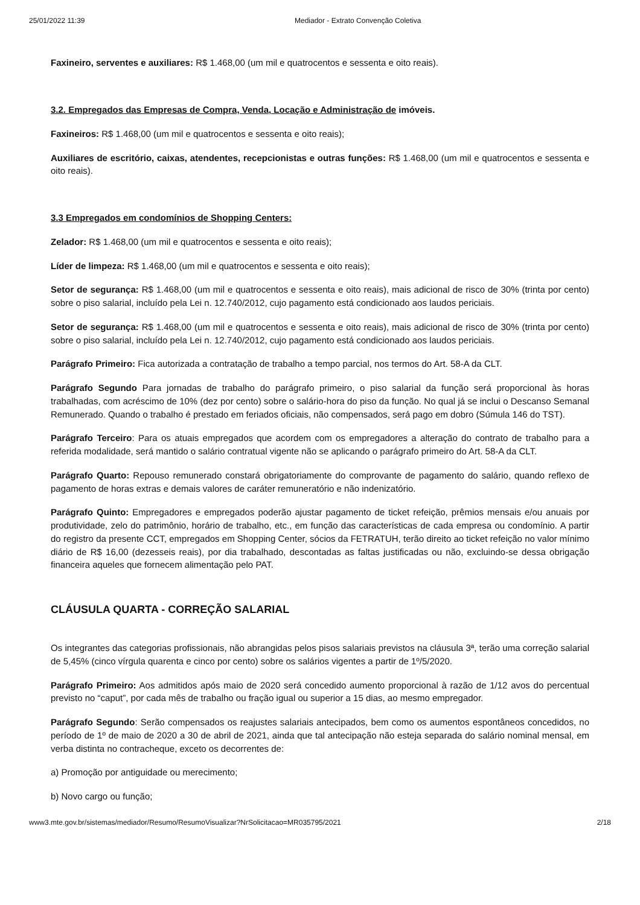25/01/2022 11:39 Mediador - Extrato Convenção Coletiva
Faxineiro, serventes e auxiliares: R$ 1.468,00 (um mil e quatrocentos e sessenta e oito reais).
3.2. Empregados das Empresas de Compra, Venda, Locação e Administração de imóveis.
Faxineiros: R$ 1.468,00 (um mil e quatrocentos e sessenta e oito reais);
Auxiliares de escritório, caixas, atendentes, recepcionistas e outras funções: R$ 1.468,00 (um mil e quatrocentos e sessenta e oito reais).
3.3 Empregados em condomínios de Shopping Centers:
Zelador: R$ 1.468,00 (um mil e quatrocentos e sessenta e oito reais);
Líder de limpeza: R$ 1.468,00 (um mil e quatrocentos e sessenta e oito reais);
Setor de segurança: R$ 1.468,00 (um mil e quatrocentos e sessenta e oito reais), mais adicional de risco de 30% (trinta por cento) sobre o piso salarial, incluído pela Lei n. 12.740/2012, cujo pagamento está condicionado aos laudos periciais.
Setor de segurança: R$ 1.468,00 (um mil e quatrocentos e sessenta e oito reais), mais adicional de risco de 30% (trinta por cento) sobre o piso salarial, incluído pela Lei n. 12.740/2012, cujo pagamento está condicionado aos laudos periciais.
Parágrafo Primeiro: Fica autorizada a contratação de trabalho a tempo parcial, nos termos do Art. 58-A da CLT.
Parágrafo Segundo Para jornadas de trabalho do parágrafo primeiro, o piso salarial da função será proporcional às horas trabalhadas, com acréscimo de 10% (dez por cento) sobre o salário-hora do piso da função. No qual já se inclui o Descanso Semanal Remunerado. Quando o trabalho é prestado em feriados oficiais, não compensados, será pago em dobro (Súmula 146 do TST).
Parágrafo Terceiro: Para os atuais empregados que acordem com os empregadores a alteração do contrato de trabalho para a referida modalidade, será mantido o salário contratual vigente não se aplicando o parágrafo primeiro do Art. 58-A da CLT.
Parágrafo Quarto: Repouso remunerado constará obrigatoriamente do comprovante de pagamento do salário, quando reflexo de pagamento de horas extras e demais valores de caráter remuneratório e não indenizatório.
Parágrafo Quinto: Empregadores e empregados poderão ajustar pagamento de ticket refeição, prêmios mensais e/ou anuais por produtividade, zelo do patrimônio, horário de trabalho, etc., em função das características de cada empresa ou condomínio. A partir do registro da presente CCT, empregados em Shopping Center, sócios da FETRATUH, terão direito ao ticket refeição no valor mínimo diário de R$ 16,00 (dezesseis reais), por dia trabalhado, descontadas as faltas justificadas ou não, excluindo-se dessa obrigação financeira aqueles que fornecem alimentação pelo PAT.
CLÁUSULA QUARTA - CORREÇÃO SALARIAL
Os integrantes das categorias profissionais, não abrangidas pelos pisos salariais previstos na cláusula 3ª, terão uma correção salarial de 5,45% (cinco vírgula quarenta e cinco por cento) sobre os salários vigentes a partir de 1º/5/2020.
Parágrafo Primeiro: Aos admitidos após maio de 2020 será concedido aumento proporcional à razão de 1/12 avos do percentual previsto no “caput”, por cada mês de trabalho ou fração igual ou superior a 15 dias, ao mesmo empregador.
Parágrafo Segundo: Serão compensados os reajustes salariais antecipados, bem como os aumentos espontâneos concedidos, no período de 1º de maio de 2020 a 30 de abril de 2021, ainda que tal antecipação não esteja separada do salário nominal mensal, em verba distinta no contracheque, exceto os decorrentes de:
a) Promoção por antiguidade ou merecimento;
b) Novo cargo ou função;
www3.mte.gov.br/sistemas/mediador/Resumo/ResumoVisualizar?NrSolicitacao=MR035795/2021 2/18